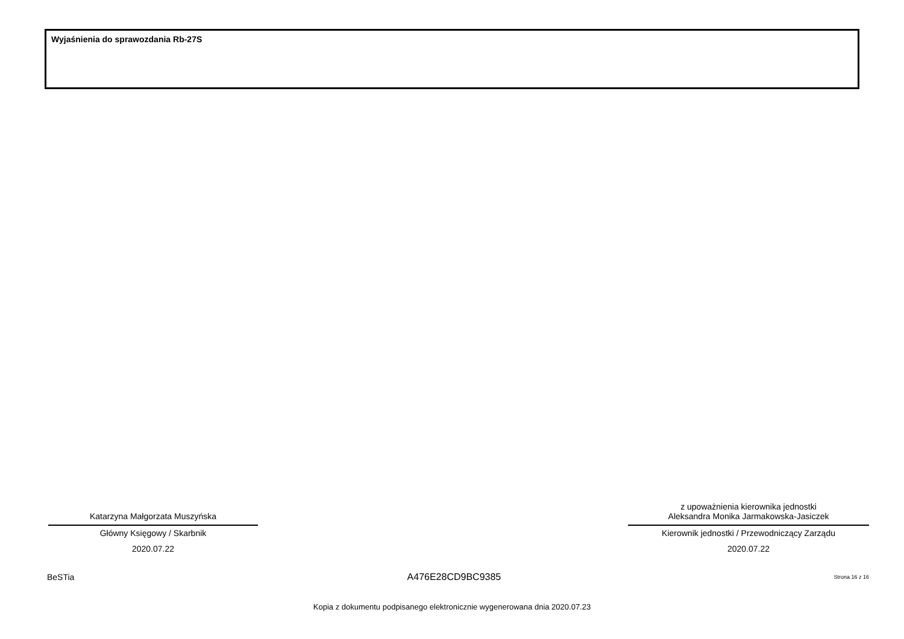Wyjaśnienia do sprawozdania Rb-27S
Katarzyna Małgorzata Muszyńska
Główny Księgowy / Skarbnik
2020.07.22
z upoważnienia kierownika jednostki
Aleksandra Monika Jarmakowska-Jasiczek
Kierownik jednostki / Przewodniczący Zarządu
2020.07.22
BeSTia A476E28CD9BC9385 Strona 16 z 16
Kopia z dokumentu podpisanego elektronicznie wygenerowana dnia 2020.07.23